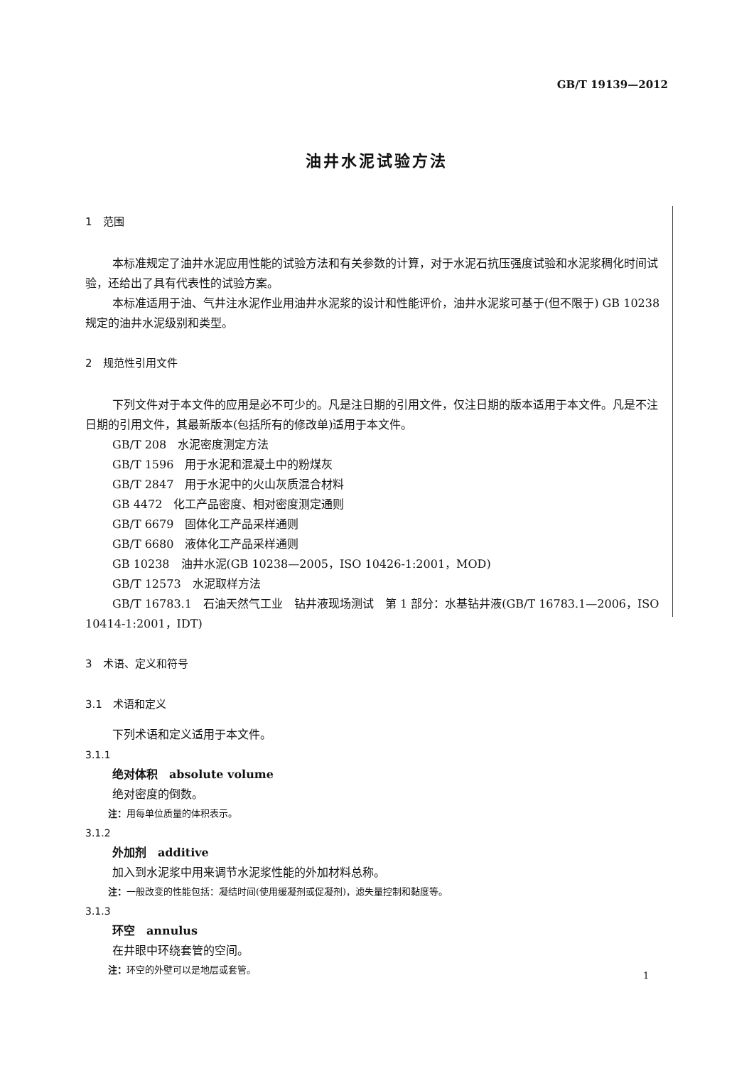GB/T 19139—2012
油井水泥试验方法
1　范围
本标准规定了油井水泥应用性能的试验方法和有关参数的计算，对于水泥石抗压强度试验和水泥浆稠化时间试验，还给出了具有代表性的试验方案。
本标准适用于油、气井注水泥作业用油井水泥浆的设计和性能评价，油井水泥浆可基于(但不限于) GB 10238 规定的油井水泥级别和类型。
2　规范性引用文件
下列文件对于本文件的应用是必不可少的。凡是注日期的引用文件，仅注日期的版本适用于本文件。凡是不注日期的引用文件，其最新版本(包括所有的修改单)适用于本文件。
GB/T 208　水泥密度测定方法
GB/T 1596　用于水泥和混凝土中的粉煤灰
GB/T 2847　用于水泥中的火山灰质混合材料
GB 4472　化工产品密度、相对密度测定通则
GB/T 6679　固体化工产品采样通则
GB/T 6680　液体化工产品采样通则
GB 10238　油井水泥(GB 10238—2005，ISO 10426-1:2001，MOD)
GB/T 12573　水泥取样方法
GB/T 16783.1　石油天然气工业　钻井液现场测试　第 1 部分：水基钻井液(GB/T 16783.1—2006，ISO 10414-1:2001，IDT)
3　术语、定义和符号
3.1　术语和定义
下列术语和定义适用于本文件。
3.1.1
绝对体积　absolute volume
绝对密度的倒数。
注：用每单位质量的体积表示。
3.1.2
外加剂　additive
加入到水泥浆中用来调节水泥浆性能的外加材料总称。
注：一般改变的性能包括：凝结时间(使用缓凝剂或促凝剂)，滤失量控制和黏度等。
3.1.3
环空　annulus
在井眼中环绕套管的空间。
注：环空的外壁可以是地层或套管。
1